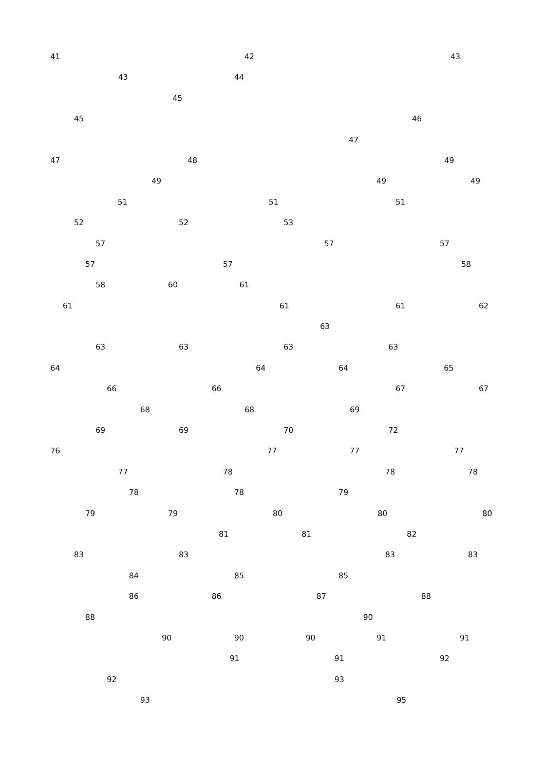41 42 43
43 44
45
45 46
47
47 48 49
49 49 49
51 51 51
52 52 53
57 57 57
57 57 58
58 60 61
61 61 61 62
63
63 63 63 63
64 64 64 65
66 66 67 67
68 68 69
69 69 70 72
76 77 77 77
77 78 78 78
78 78 79
79 79 80 80 80
81 81 82
83 83 83 83
84 85 85
86 86 87 88
88 90
90 90 90 91 91
91 91 92
92 93
93 95